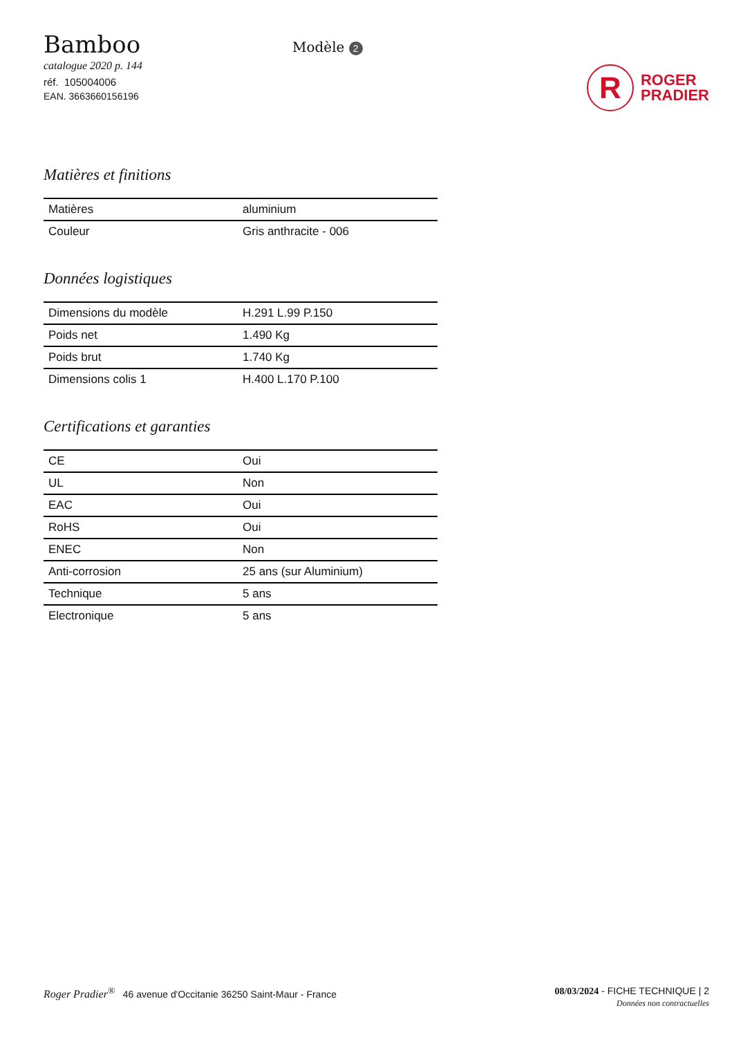Bamboo
catalogue 2020 p. 144
réf. 105004006
EAN. 3663660156196
Modèle 2
R
ROGER
PRADIER
Matières et finitions
| Matières | aluminium |
| Couleur | Gris anthracite - 006 |
Données logistiques
| Dimensions du modèle | H.291 L.99 P.150 |
| Poids net | 1.490 Kg |
| Poids brut | 1.740 Kg |
| Dimensions colis 1 | H.400 L.170 P.100 |
Certifications et garanties
| CE | Oui |
| UL | Non |
| EAC | Oui |
| RoHS | Oui |
| ENEC | Non |
| Anti-corrosion | 25 ans (sur Aluminium) |
| Technique | 5 ans |
| Electronique | 5 ans |
Roger Pradier<sup>®</sup> 46 avenue d'Occitanie 36250 Saint-Maur - France
08/03/2024 - FICHE TECHNIQUE | 2
Données non contractuelles